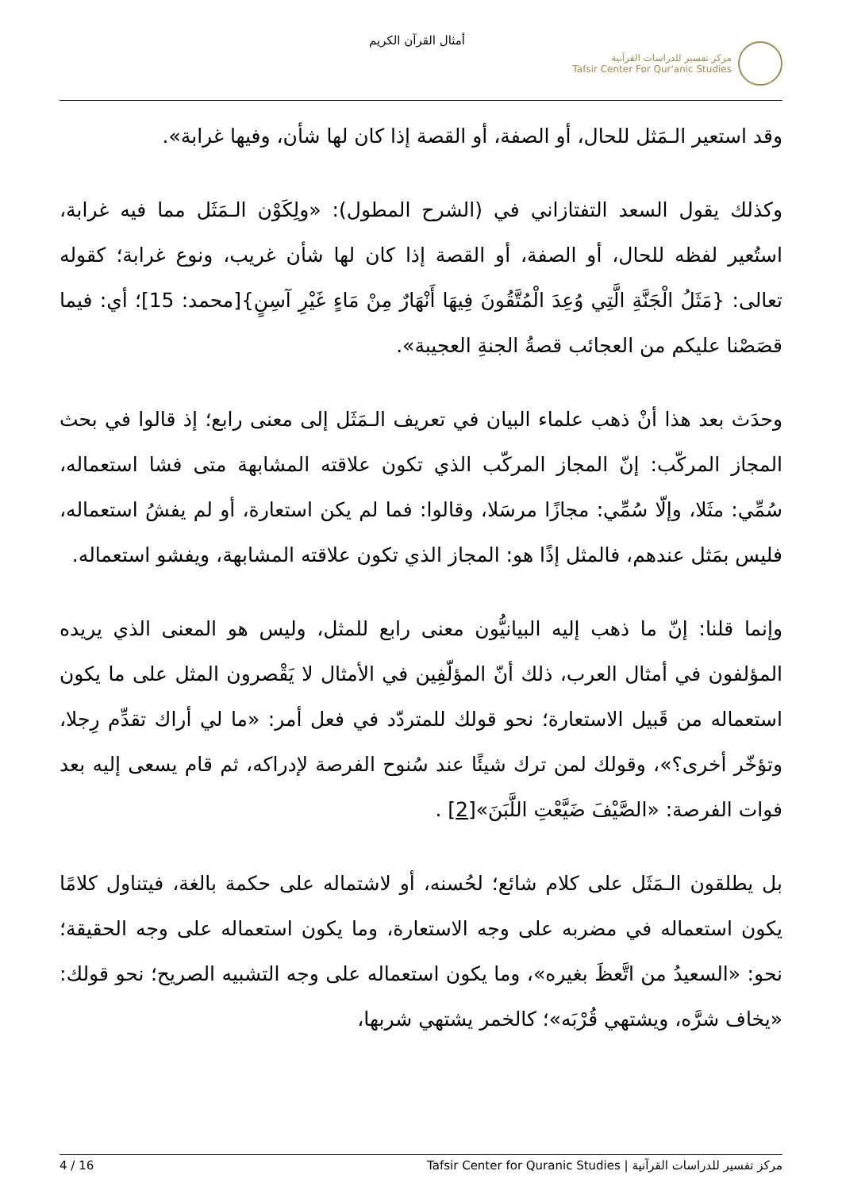مركز تفسير للدراسات القرآنية
Tafsir Center For Qur'anic Studies
أمثال القرآن الكريم
وقد استعير الـمَثل للحال، أو الصفة، أو القصة إذا كان لها شأن، وفيها غرابة».
وكذلك يقول السعد التفتازاني في (الشرح المطول): «ولِكَوْن الـمَثَل مما فيه غرابة، استُعير لفظه للحال، أو الصفة، أو القصة إذا كان لها شأن غريب، ونوع غرابة؛ كقوله تعالى: {مَثَلُ الْجَنَّةِ الَّتِي وُعِدَ الْمُتَّقُونَ فِيهَا أَنْهَارٌ مِنْ مَاءٍ غَيْرِ آسِنٍ}[محمد: 15]؛ أي: فيما قصَصْنا عليكم من العجائب قصةُ الجنةِ العجيبة».
وحدَث بعد هذا أنْ ذهب علماء البيان في تعريف الـمَثَل إلى معنى رابع؛ إذ قالوا في بحث المجاز المركّب: إنّ المجاز المركّب الذي تكون علاقته المشابهة متى فشا استعماله، سُمِّي: مثَلا، وإلّا سُمِّي: مجازًا مرسَلا، وقالوا: فما لم يكن استعارة، أو لم يفشُ استعماله، فليس بمَثل عندهم، فالمثل إذًا هو: المجاز الذي تكون علاقته المشابهة، ويفشو استعماله.
وإنما قلنا: إنّ ما ذهب إليه البيانيُّون معنى رابع للمثل، وليس هو المعنى الذي يريده المؤلفون في أمثال العرب، ذلك أنّ المؤلّفِين في الأمثال لا يَقْصرون المثل على ما يكون استعماله من قَبيل الاستعارة؛ نحو قولك للمتردّد في فعل أمر: «ما لي أراك تقدِّم رِجلا، وتؤخّر أخرى؟»، وقولك لمن ترك شيئًا عند سُنوح الفرصة لإدراكه، ثم قام يسعى إليه بعد فوات الفرصة: «الصَّيْفَ ضَيَّعْتِ اللَّبَنَ»[2] .
بل يطلقون الـمَثَل على كلام شائع؛ لحُسنه، أو لاشتماله على حكمة بالغة، فيتناول كلامًا يكون استعماله في مضربه على وجه الاستعارة، وما يكون استعماله على وجه الحقيقة؛ نحو: «السعيدُ من اتَّعظَ بغيره»، وما يكون استعماله على وجه التشبيه الصريح؛ نحو قولك: «يخاف شرَّه، ويشتهي قُرْبَه»؛ كالخمر يشتهي شربها،
4 / 16 مركز تفسير للدراسات القرآنية | Tafsir Center for Quranic Studies